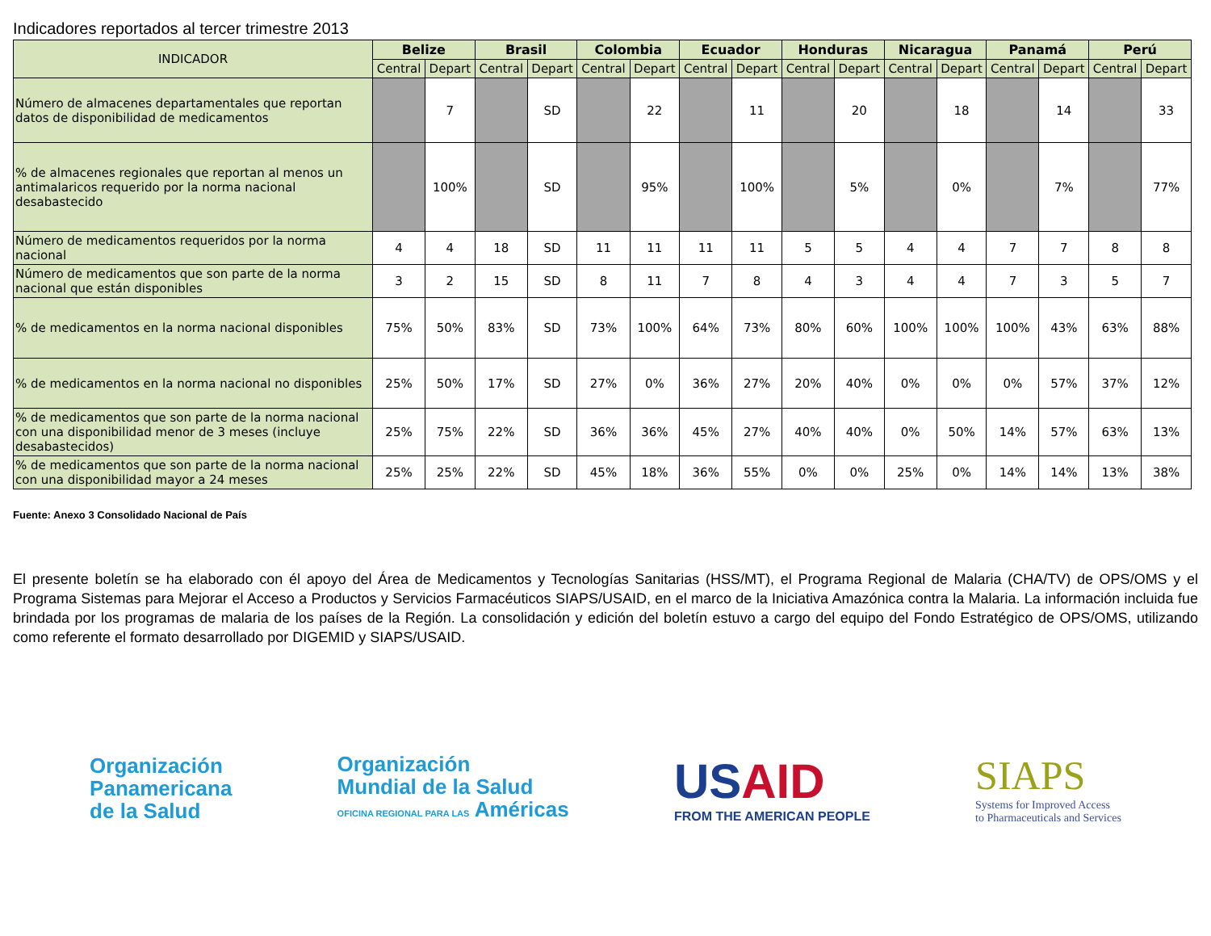Indicadores reportados al tercer trimestre 2013
| INDICADOR | Belize | | Brasil | | Colombia | | Ecuador | | Honduras | | Nicaragua | | Panamá | | Perú | |
| --- | --- | --- | --- | --- | --- | --- | --- | --- | --- | --- | --- | --- | --- | --- | --- | --- |
| | Central | Depart | Central | Depart | Central | Depart | Central | Depart | Central | Depart | Central | Depart | Central | Depart | Central | Depart |
| Número de almacenes departamentales que reportan datos de disponibilidad de medicamentos | | 7 | | SD | | 22 | | 11 | | 20 | | 18 | | 14 | | 33 |
| % de almacenes regionales que reportan al menos un antimalaricos requerido por la norma nacional desabastecido | | 100% | | SD | | 95% | | 100% | | 5% | | 0% | | 7% | | 77% |
| Número de medicamentos requeridos por la norma nacional | 4 | 4 | 18 | SD | 11 | 11 | 11 | 11 | 5 | 5 | 4 | 4 | 7 | 7 | 8 | 8 |
| Número de medicamentos que son parte de la norma nacional que están disponibles | 3 | 2 | 15 | SD | 8 | 11 | 7 | 8 | 4 | 3 | 4 | 4 | 7 | 3 | 5 | 7 |
| % de medicamentos en la norma nacional disponibles | 75% | 50% | 83% | SD | 73% | 100% | 64% | 73% | 80% | 60% | 100% | 100% | 100% | 43% | 63% | 88% |
| % de medicamentos en la norma nacional no disponibles | 25% | 50% | 17% | SD | 27% | 0% | 36% | 27% | 20% | 40% | 0% | 0% | 0% | 57% | 37% | 12% |
| % de medicamentos que son parte de la norma nacional con una disponibilidad menor de 3 meses (incluye desabastecidos) | 25% | 75% | 22% | SD | 36% | 36% | 45% | 27% | 40% | 40% | 0% | 50% | 14% | 57% | 63% | 13% |
| % de medicamentos que son parte de la norma nacional con una disponibilidad mayor a 24 meses | 25% | 25% | 22% | SD | 45% | 18% | 36% | 55% | 0% | 0% | 25% | 0% | 14% | 14% | 13% | 38% |
Fuente: Anexo 3 Consolidado Nacional de País
El presente boletín se ha elaborado con él apoyo del Área de Medicamentos y Tecnologías Sanitarias (HSS/MT), el Programa Regional de Malaria (CHA/TV) de OPS/OMS y el Programa Sistemas para Mejorar el Acceso a Productos y Servicios Farmacéuticos SIAPS/USAID, en el marco de la Iniciativa Amazónica contra la Malaria. La información incluida fue brindada por los programas de malaria de los países de la Región. La consolidación y edición del boletín estuvo a cargo del equipo del Fondo Estratégico de OPS/OMS, utilizando como referente el formato desarrollado por DIGEMID y SIAPS/USAID.
Organización
Panamericana
de la Salud
Organización
Mundial de la Salud
OFICINA REGIONAL PARA LAS Américas
USAID
FROM THE AMERICAN PEOPLE
SIAPS
Systems for Improved Access
to Pharmaceuticals and Services